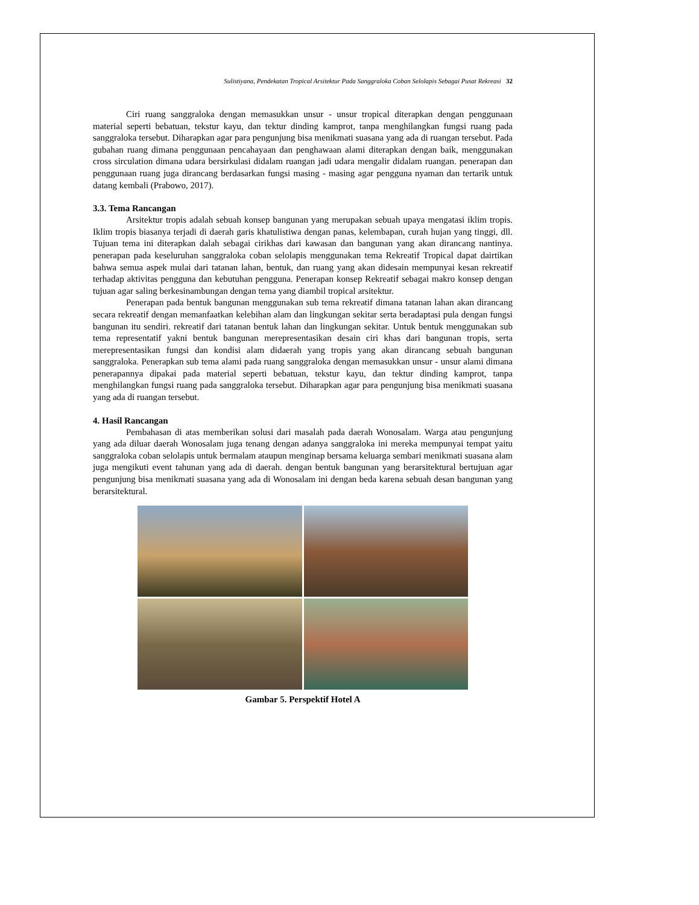Sulistiyana, Pendekatan Tropical Arsitektur Pada Sanggraloka Coban Selolapis Sebagai Pusat Rekreasi 32
Ciri ruang sanggraloka dengan memasukkan unsur - unsur tropical diterapkan dengan penggunaan material seperti bebatuan, tekstur kayu, dan tektur dinding kamprot, tanpa menghilangkan fungsi ruang pada sanggraloka tersebut. Diharapkan agar para pengunjung bisa menikmati suasana yang ada di ruangan tersebut. Pada gubahan ruang dimana penggunaan pencahayaan dan penghawaan alami diterapkan dengan baik, menggunakan cross sirculation dimana udara bersirkulasi didalam ruangan jadi udara mengalir didalam ruangan. penerapan dan penggunaan ruang juga dirancang berdasarkan fungsi masing - masing agar pengguna nyaman dan tertarik untuk datang kembali (Prabowo, 2017).
3.3. Tema Rancangan
Arsitektur tropis adalah sebuah konsep bangunan yang merupakan sebuah upaya mengatasi iklim tropis. Iklim tropis biasanya terjadi di daerah garis khatulistiwa dengan panas, kelembapan, curah hujan yang tinggi, dll. Tujuan tema ini diterapkan dalah sebagai cirikhas dari kawasan dan bangunan yang akan dirancang nantinya. penerapan pada keseluruhan sanggraloka coban selolapis menggunakan tema Rekreatif Tropical dapat dairtikan bahwa semua aspek mulai dari tatanan lahan, bentuk, dan ruang yang akan didesain mempunyai kesan rekreatif terhadap aktivitas pengguna dan kebutuhan pengguna. Penerapan konsep Rekreatif sebagai makro konsep dengan tujuan agar saling berkesinambungan dengan tema yang diambil tropical arsitektur.
Penerapan pada bentuk bangunan menggunakan sub tema rekreatif dimana tatanan lahan akan dirancang secara rekreatif dengan memanfaatkan kelebihan alam dan lingkungan sekitar serta beradaptasi pula dengan fungsi bangunan itu sendiri. rekreatif dari tatanan bentuk lahan dan lingkungan sekitar. Untuk bentuk menggunakan sub tema representatif yakni bentuk bangunan merepresentasikan desain ciri khas dari bangunan tropis, serta merepresentasikan fungsi dan kondisi alam didaerah yang tropis yang akan dirancang sebuah bangunan sanggraloka. Penerapkan sub tema alami pada ruang sanggraloka dengan memasukkan unsur - unsur alami dimana penerapannya dipakai pada material seperti bebatuan, tekstur kayu, dan tektur dinding kamprot, tanpa menghilangkan fungsi ruang pada sanggraloka tersebut. Diharapkan agar para pengunjung bisa menikmati suasana yang ada di ruangan tersebut.
4. Hasil Rancangan
Pembahasan di atas memberikan solusi dari masalah pada daerah Wonosalam. Warga atau pengunjung yang ada diluar daerah Wonosalam juga tenang dengan adanya sanggraloka ini mereka mempunyai tempat yaitu sanggraloka coban selolapis untuk bermalam ataupun menginap bersama keluarga sembari menikmati suasana alam juga mengikuti event tahunan yang ada di daerah. dengan bentuk bangunan yang berarsitektural bertujuan agar pengunjung bisa menikmati suasana yang ada di Wonosalam ini dengan beda karena sebuah desan bangunan yang berarsitektural.
Gambar 5. Perspektif Hotel A